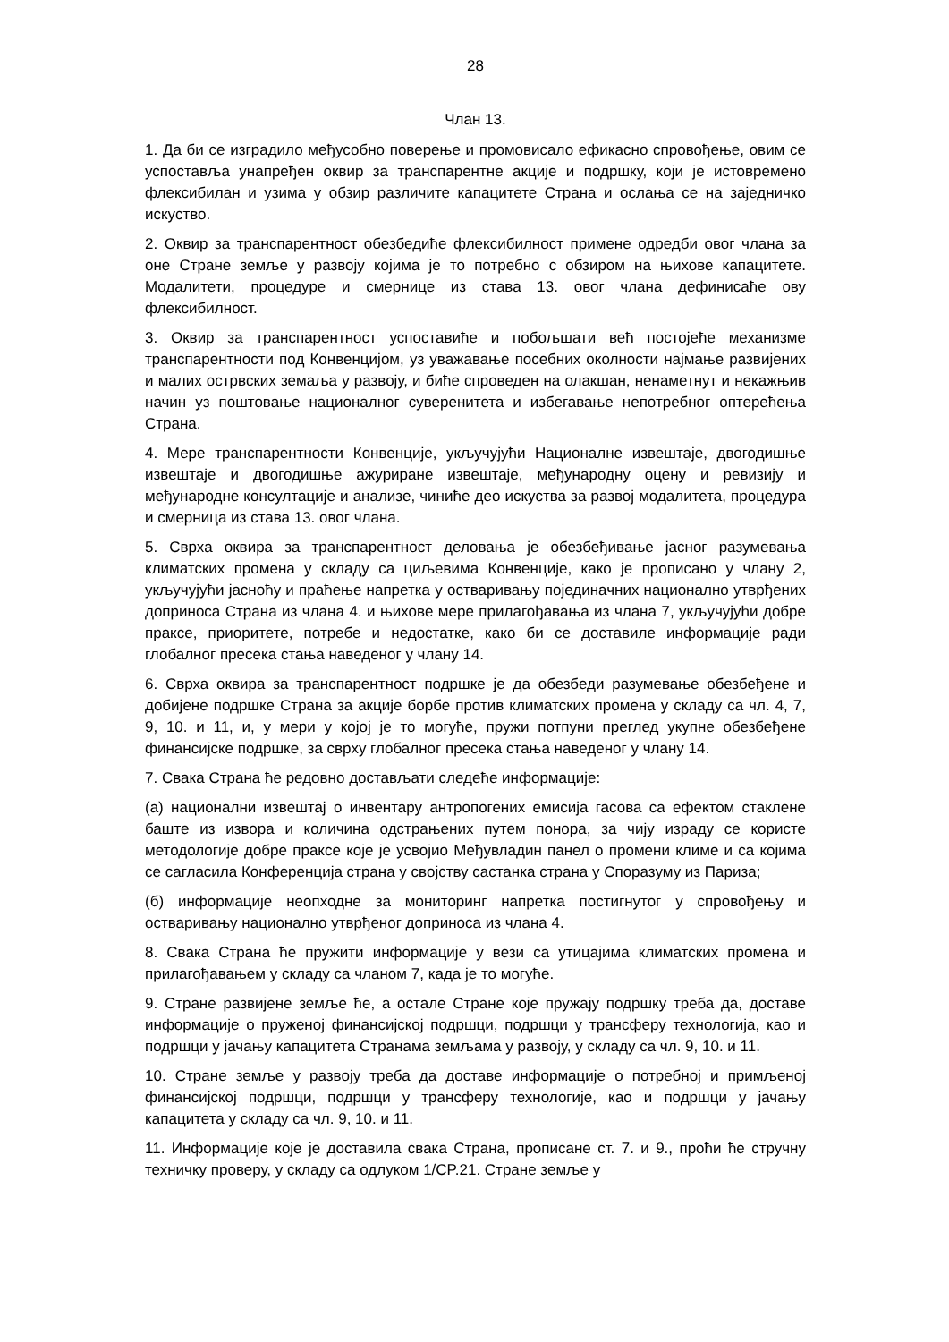28
Члан 13.
1. Да би се изградило међусобно поверење и промовисало ефикасно спровођење, овим се успоставља унапређен оквир за транспарентне акције и подршку, који је истовремено флексибилан и узима у обзир различите капацитете Страна и ослања се на заједничко искуство.
2. Оквир за транспарентност обезбедиће флексибилност примене одредби овог члана за оне Стране земље у развоју којима је то потребно с обзиром на њихове капацитете. Модалитети, процедуре и смернице из става 13. овог члана дефинисаће ову флексибилност.
3. Оквир за транспарентност успоставиће и побољшати већ постојеће механизме транспарентности под Конвенцијом, уз уважавање посебних околности најмање развијених и малих острвских земаља у развоју, и биће спроведен на олакшан, ненаметнут и некажњив начин уз поштовање националног суверенитета и избегавање непотребног оптерећења Страна.
4. Мере транспарентности Конвенције, укључујући Националне извештаје, двогодишње извештаје и двогодишње ажуриране извештаје, међународну оцену и ревизију и међународне консултације и анализе, чиниће део искуства за развој модалитета, процедура и смерница из става 13. овог члана.
5. Сврха оквира за транспарентност деловања је обезбеђивање јасног разумевања климатских промена у складу са циљевима Конвенције, како је прописано у члану 2, укључујући јасноћу и праћење напретка у остваривању појединачних национално утврђених доприноса Страна из члана 4. и њихове мере прилагођавања из члана 7, укључујући добре праксе, приоритете, потребе и недостатке, како би се доставиле информације ради глобалног пресека стања наведеног у члану 14.
6. Сврха оквира за транспарентност подршке је да обезбеди разумевање обезбеђене и добијене подршке Страна за акције борбе против климатских промена у складу са чл. 4, 7, 9, 10. и 11, и, у мери у којој је то могуће, пружи потпуни преглед укупне обезбеђене финансијске подршке, за сврху глобалног пресека стања наведеног у члану 14.
7. Свака Страна ће редовно достављати следеће информације:
(а) национални извештај о инвентару антропогених емисија гасова са ефектом стаклене баште из извора и количина одстрањених путем понора, за чију израду се користе методологије добре праксе које је усвојио Међувладин панел о промени климе и са којима се сагласила Конференција страна у својству састанка страна у Споразуму из Париза;
(б) информације неопходне за мониторинг напретка постигнутог у спровођењу и остваривању национално утврђеног доприноса из члана 4.
8. Свака Страна ће пружити информације у вези са утицајима климатских промена и прилагођавањем у складу са чланом 7, када је то могуће.
9. Стране развијене земље ће, а остале Стране које пружају подршку треба да, доставе информације о пруженој финансијској подршци, подршци у трансферу технологија, као и подршци у јачању капацитета Странама земљама у развоју, у складу са чл. 9, 10. и 11.
10. Стране земље у развоју треба да доставе информације о потребној и примљеној финансијској подршци, подршци у трансферу технологије, као и подршци у јачању капацитета у складу са чл. 9, 10. и 11.
11. Информације које је доставила свака Страна, прописане ст. 7. и 9., проћи ће стручну техничку проверу, у складу са одлуком 1/CP.21. Стране земље у